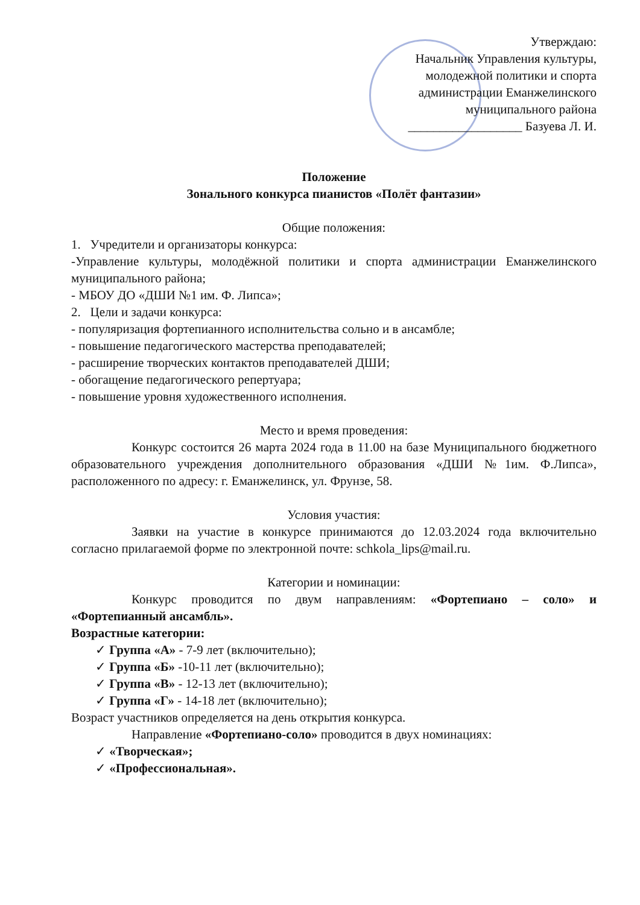Утверждаю:
Начальник Управления культуры,
молодежной политики и спорта
администрации Еманжелинского
муниципального района
__________________ Базуева Л. И.
Положение
Зонального конкурса пианистов «Полёт фантазии»
Общие положения:
1. Учредители и организаторы конкурса:
-Управление культуры, молодёжной политики и спорта администрации Еманжелинского муниципального района;
- МБОУ ДО «ДШИ №1 им. Ф. Липса»;
2. Цели и задачи конкурса:
- популяризация фортепианного исполнительства сольно и в ансамбле;
- повышение педагогического мастерства преподавателей;
- расширение творческих контактов преподавателей ДШИ;
- обогащение педагогического репертуара;
- повышение уровня художественного исполнения.
Место и время проведения:
Конкурс состоится 26 марта 2024 года в 11.00 на базе Муниципального бюджетного образовательного учреждения дополнительного образования «ДШИ №1им. Ф.Липса», расположенного по адресу: г. Еманжелинск, ул. Фрунзе, 58.
Условия участия:
Заявки на участие в конкурсе принимаются до 12.03.2024 года включительно согласно прилагаемой форме по электронной почте: schkola_lips@mail.ru.
Категории и номинации:
Конкурс проводится по двум направлениям: «Фортепиано – соло» и «Фортепианный ансамбль».
Возрастные категории:
✓ Группа «А» - 7-9 лет (включительно);
✓ Группа «Б» -10-11 лет (включительно);
✓ Группа «В» - 12-13 лет (включительно);
✓ Группа «Г» - 14-18 лет (включительно);
Возраст участников определяется на день открытия конкурса.
Направление «Фортепиано-соло» проводится в двух номинациях:
✓ «Творческая»;
✓ «Профессиональная».